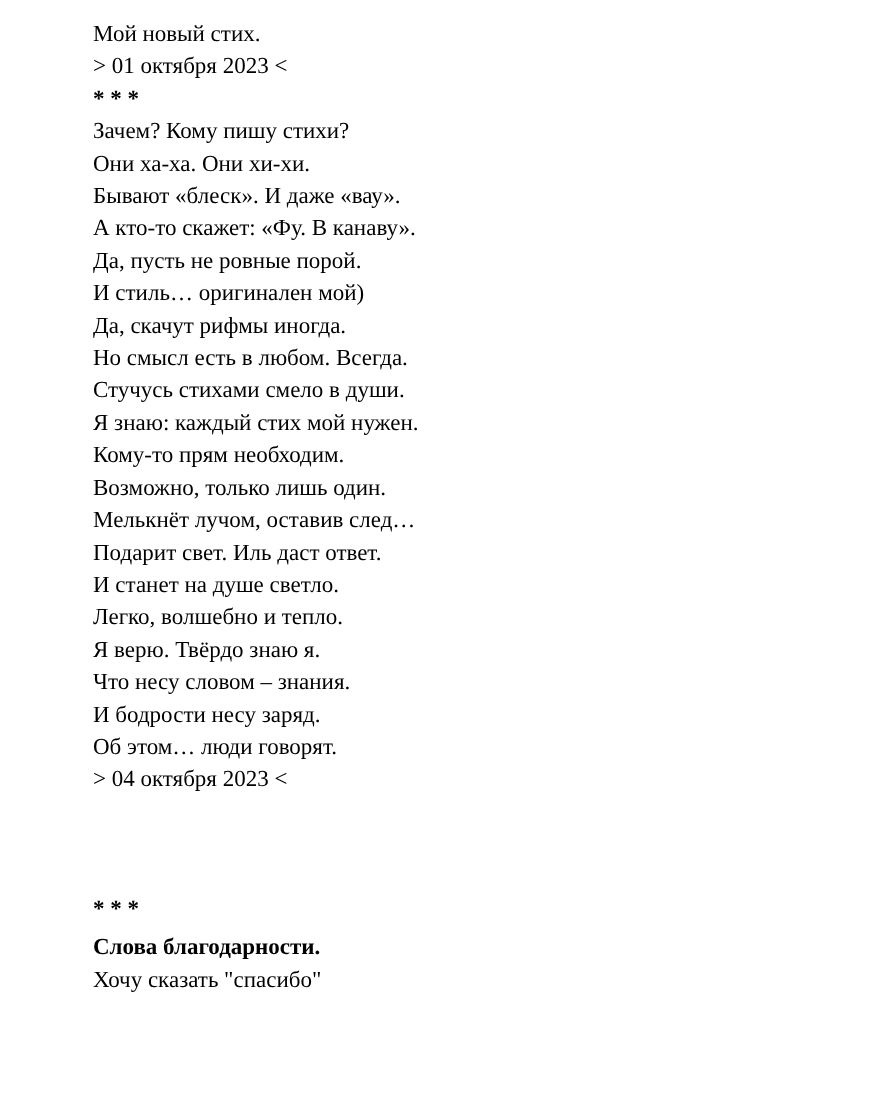Мой новый стих.
> 01 октября 2023 <
* * *
Зачем? Кому пишу стихи?
Они ха-ха. Они хи-хи.
Бывают «блеск». И даже «вау».
А кто-то скажет: «Фу. В канаву».
Да, пусть не ровные порой.
И стиль… оригинален мой)
Да, скачут рифмы иногда.
Но смысл есть в любом. Всегда.
Стучусь стихами смело в души.
Я знаю: каждый стих мой нужен.
Кому-то прям необходим.
Возможно, только лишь один.
Мелькнёт лучом, оставив след…
Подарит свет. Иль даст ответ.
И станет на душе светло.
Легко, волшебно и тепло.
Я верю. Твёрдо знаю я.
Что несу словом – знания.
И бодрости несу заряд.
Об этом… люди говорят.
> 04 октября 2023 <
* * *
Слова благодарности.
Хочу сказать "спасибо"